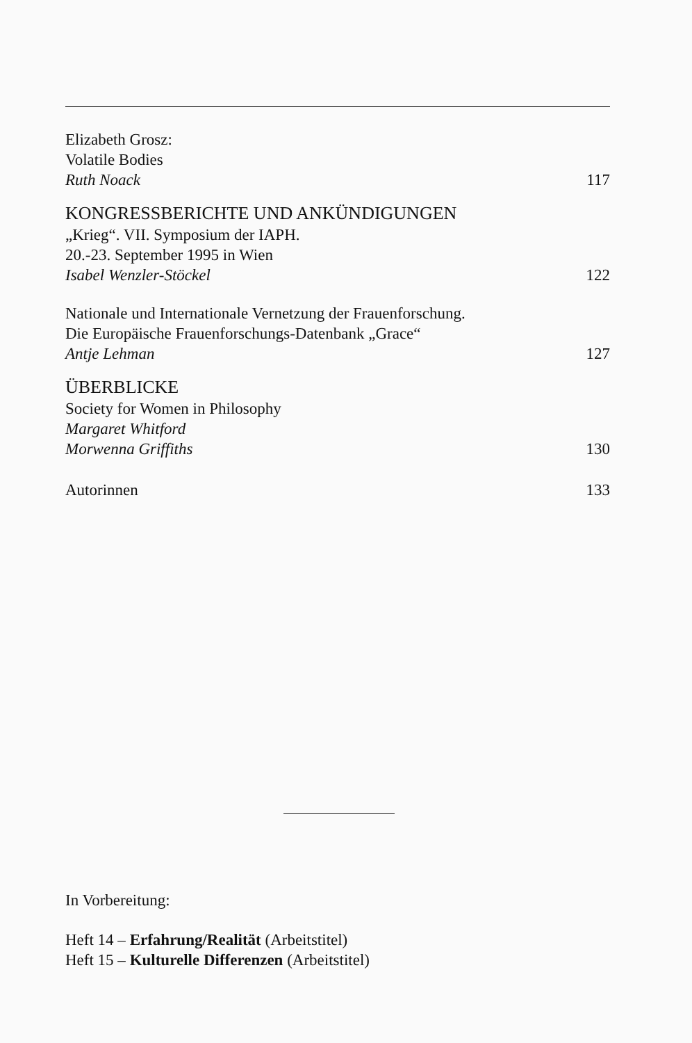Elizabeth Grosz:
Volatile Bodies
Ruth Noack 117
KONGRESSBERICHTE UND ANKÜNDIGUNGEN
„Krieg“. VII. Symposium der IAPH.
20.-23. September 1995 in Wien
Isabel Wenzler-Stöckel 122
Nationale und Internationale Vernetzung der Frauenforschung.
Die Europäische Frauenforschungs-Datenbank „Grace“
Antje Lehman 127
ÜBERBLICKE
Society for Women in Philosophy
Margaret Whitford
Morwenna Griffiths 130
Autorinnen 133
In Vorbereitung:
Heft 14 – Erfahrung/Realität (Arbeitstitel)
Heft 15 – Kulturelle Differenzen (Arbeitstitel)